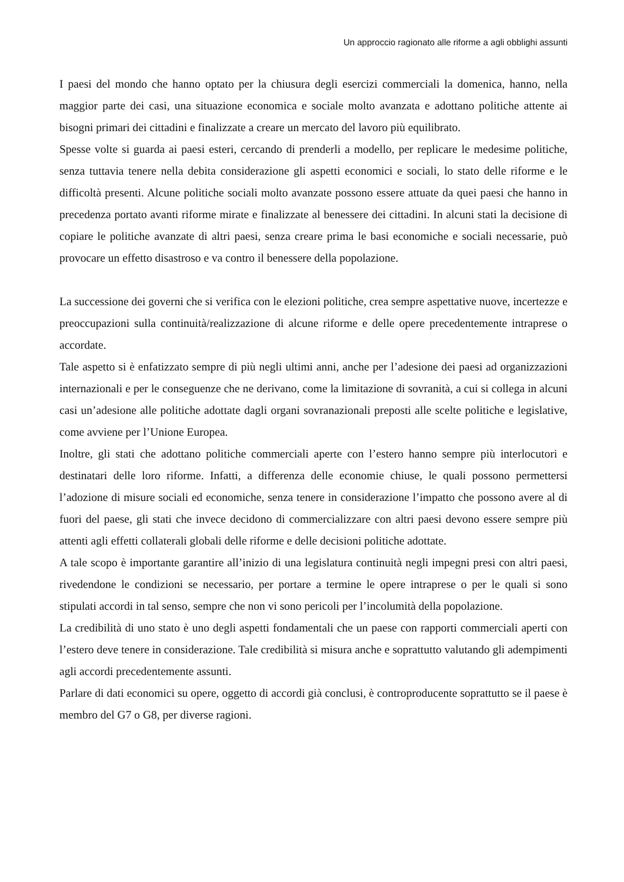Un approccio ragionato alle riforme a agli obblighi assunti
I paesi del mondo che hanno optato per la chiusura degli esercizi commerciali la domenica, hanno, nella maggior parte dei casi, una situazione economica e sociale molto avanzata e adottano politiche attente ai bisogni primari dei cittadini e finalizzate a creare un mercato del lavoro più equilibrato.
Spesse volte si guarda ai paesi esteri, cercando di prenderli a modello, per replicare le medesime politiche, senza tuttavia tenere nella debita considerazione gli aspetti economici e sociali, lo stato delle riforme e le difficoltà presenti. Alcune politiche sociali molto avanzate possono essere attuate da quei paesi che hanno in precedenza portato avanti riforme mirate e finalizzate al benessere dei cittadini. In alcuni stati la decisione di copiare le politiche avanzate di altri paesi, senza creare prima le basi economiche e sociali necessarie, può provocare un effetto disastroso e va contro il benessere della popolazione.
La successione dei governi che si verifica con le elezioni politiche, crea sempre aspettative nuove, incertezze e preoccupazioni sulla continuità/realizzazione di alcune riforme e delle opere precedentemente intraprese o accordate.
Tale aspetto si è enfatizzato sempre di più negli ultimi anni, anche per l’adesione dei paesi ad organizzazioni internazionali e per le conseguenze che ne derivano, come la limitazione di sovranità, a cui si collega in alcuni casi un’adesione alle politiche adottate dagli organi sovranazionali preposti alle scelte politiche e legislative, come avviene per l’Unione Europea.
Inoltre, gli stati che adottano politiche commerciali aperte con l’estero hanno sempre più interlocutori e destinatari delle loro riforme. Infatti, a differenza delle economie chiuse, le quali possono permettersi l’adozione di misure sociali ed economiche, senza tenere in considerazione l’impatto che possono avere al di fuori del paese, gli stati che invece decidono di commercializzare con altri paesi devono essere sempre più attenti agli effetti collaterali globali delle riforme e delle decisioni politiche adottate.
A tale scopo è importante garantire all’inizio di una legislatura continuità negli impegni presi con altri paesi, rivedendone le condizioni se necessario, per portare a termine le opere intraprese o per le quali si sono stipulati accordi in tal senso, sempre che non vi sono pericoli per l’incolumità della popolazione.
La credibilità di uno stato è uno degli aspetti fondamentali che un paese con rapporti commerciali aperti con l’estero deve tenere in considerazione. Tale credibilità si misura anche e soprattutto valutando gli adempimenti agli accordi precedentemente assunti.
Parlare di dati economici su opere, oggetto di accordi già conclusi, è controproducente soprattutto se il paese è membro del G7 o G8, per diverse ragioni.